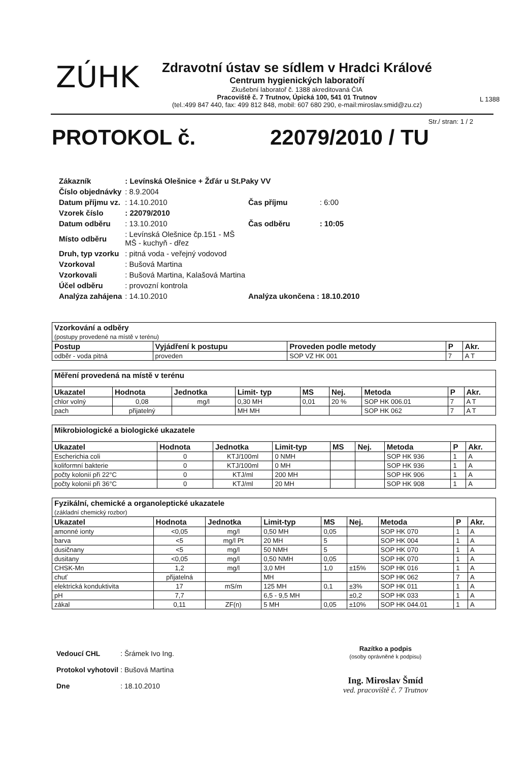ZÚHK
Zdravotní ústav se sídlem v Hradci Králové
Centrum hygienických laboratoří
Zkušební laboratoř č. 1388 akreditovaná ČIA
Pracoviště č. 7 Trutnov, Úpická 100, 541 01 Trutnov
(tel.:499 847 440, fax: 499 812 848, mobil: 607 680 290, e-mail:miroslav.smid@zu.cz)
L 1388
Str./ stran: 1 / 2
PROTOKOL č. 22079/2010 / TU
| Zákazník | : Levínská Olešnice + Žďár u St.Paky VV | | |
| Číslo objednávky | : 8.9.2004 | | |
| Datum příjmu vz. | : 14.10.2010 | Čas příjmu | : 6:00 |
| Vzorek číslo | : 22079/2010 | | |
| Datum odběru | : 13.10.2010 | Čas odběru | : 10:05 |
| Místo odběru | : Levínská Olešnice čp.151 - MŠ MŠ - kuchyň - dřez | | |
| Druh, typ vzorku | : pitná voda - veřejný vodovod | | |
| Vzorkoval | : Bušová Martina | | |
| Vzorkovali | : Bušová Martina, Kalašová Martina | | |
| Účel odběru | : provozní kontrola | | |
| Analýza zahájena | : 14.10.2010 | Analýza ukončena : 18.10.2010 | |
| Vzorkování a odběry (postupy provedené na místě v terénu) | | | | |
| Postup | Vyjádření k postupu | Proveden podle metody | P | Akr. |
| odběr - voda pitná | proveden | SOP VZ HK 001 | 7 | A T |
| Měření provedená na místě v terénu | | | | | | | | |
| Ukazatel | Hodnota | Jednotka | Limit- typ | MS | Nej. | Metoda | P | Akr. |
| chlor volný | 0,08 | mg/l | 0,30 MH | 0,01 | 20 % | SOP HK 006.01 | 7 | A T |
| pach | přijatelný | | MH MH | | | SOP HK 062 | 7 | A T |
| Mikrobiologické a biologické ukazatele | | | | | | | | |
| Ukazatel | Hodnota | Jednotka | Limit-typ | MS | Nej. | Metoda | P | Akr. |
| Escherichia coli | 0 | KTJ/100ml | 0 NMH | | | SOP HK 936 | 1 | A |
| koliformní bakterie | 0 | KTJ/100ml | 0 MH | | | SOP HK 936 | 1 | A |
| počty kolonií při 22°C | 0 | KTJ/ml | 200 MH | | | SOP HK 906 | 1 | A |
| počty kolonií při 36°C | 0 | KTJ/ml | 20 MH | | | SOP HK 908 | 1 | A |
| Fyzikální, chemické a organoleptické ukazatele (základní chemický rozbor) | | | | | | | | |
| Ukazatel | Hodnota | Jednotka | Limit-typ | MS | Nej. | Metoda | P | Akr. |
| amonné ionty | <0,05 | mg/l | 0,50 MH | 0,05 | | SOP HK 070 | 1 | A |
| barva | <5 | mg/l Pt | 20 MH | 5 | | SOP HK 004 | 1 | A |
| dusičnany | <5 | mg/l | 50 NMH | 5 | | SOP HK 070 | 1 | A |
| dusitany | <0,05 | mg/l | 0,50 NMH | 0,05 | | SOP HK 070 | 1 | A |
| CHSK-Mn | 1,2 | mg/l | 3,0 MH | 1,0 | ±15% | SOP HK 016 | 1 | A |
| chuť | přijatelná | | MH | | | SOP HK 062 | 7 | A |
| elektrická konduktivita | 17 | mS/m | 125 MH | 0,1 | ±3% | SOP HK 011 | 1 | A |
| pH | 7,7 | | 6,5 - 9,5 MH | | ±0,2 | SOP HK 033 | 1 | A |
| zákal | 0,11 | ZF(n) | 5 MH | 0,05 | ±10% | SOP HK 044.01 | 1 | A |
| Vedoucí CHL | : Šrámek Ivo Ing. |
| Protokol vyhotovil | : Bušová Martina |
| Dne | : 18.10.2010 |
Razítko a podpis
(osoby oprávněné k podpisu)
Ing. Miroslav Šmíd
ved. pracoviště č. 7 Trutnov